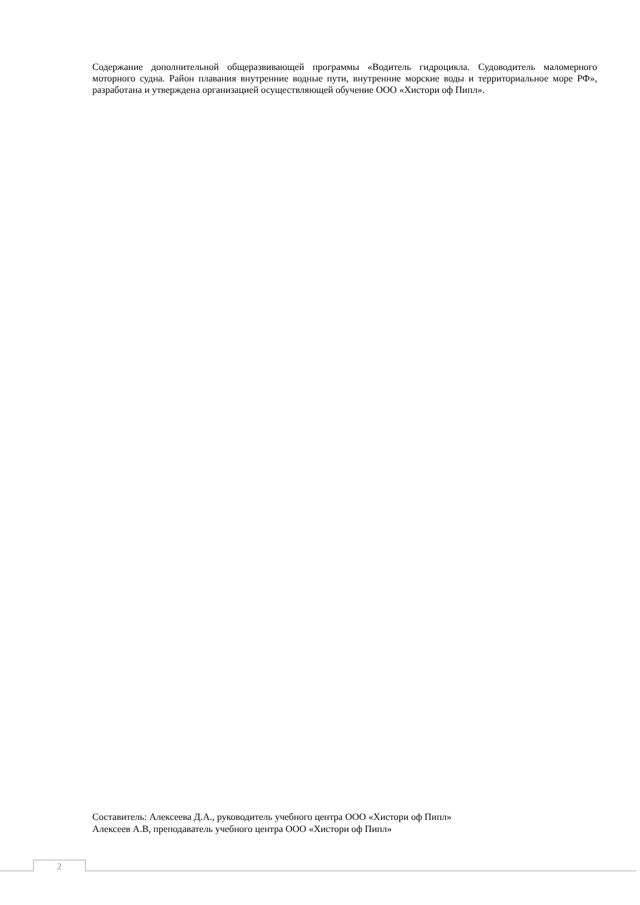Содержание дополнительной общеразвивающей программы «Водитель гидроцикла. Судоводитель маломерного моторного судна. Район плавания внутренние водные пути, внутренние морские воды и территориальное море РФ», разработана и утверждена организацией осуществляющей обучение ООО «Хистори оф Пипл».
Составитель: Алексеева Д.А., руководитель учебного центра ООО «Хистори оф Пипл»
Алексеев А.В, преподаватель учебного центра ООО «Хистори оф Пипл»
2